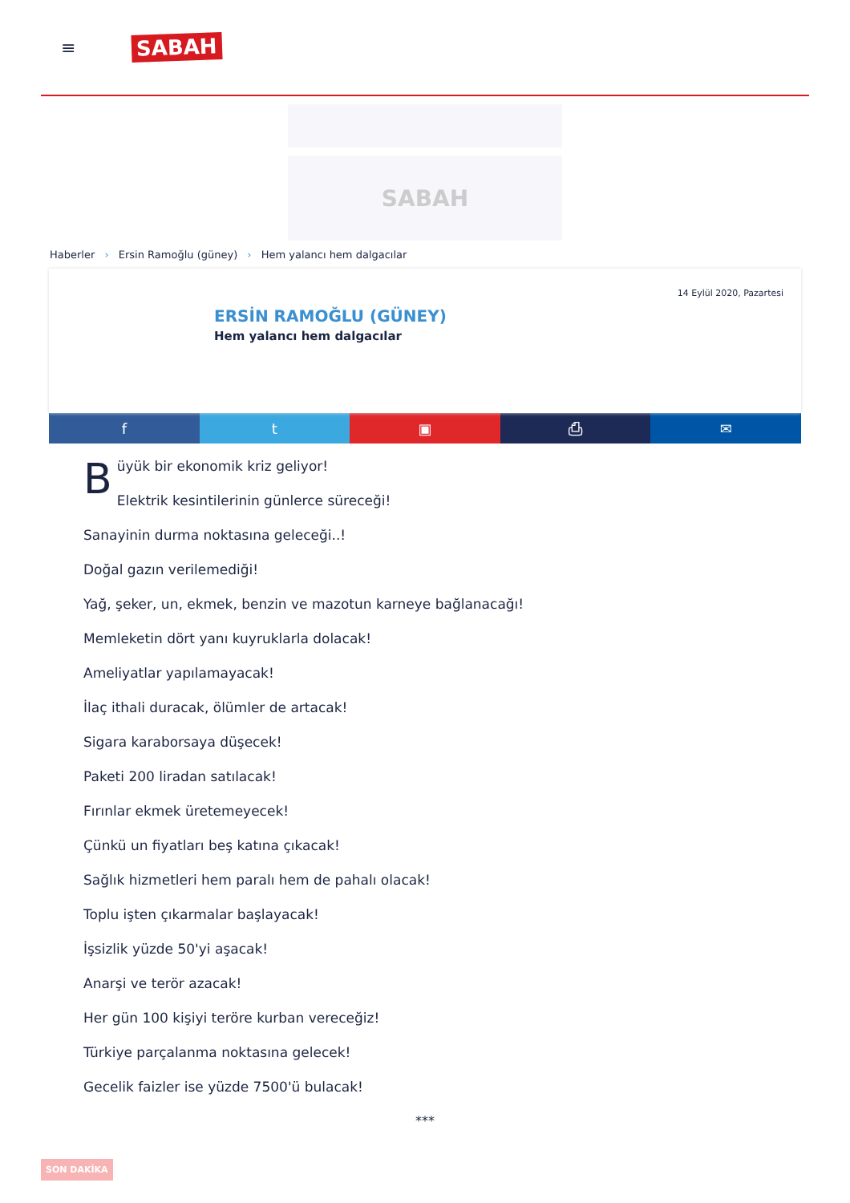≡
SABAH
SABAH
Haberler › Ersin Ramoğlu (güney) › Hem yalancı hem dalgacılar
14 Eylül 2020, Pazartesi
ERSİN RAMOĞLU (GÜNEY)
Hem yalancı hem dalgacılar
f t ▣ ⎙ ✉
Büyük bir ekonomik kriz geliyor!
Elektrik kesintilerinin günlerce süreceği!
Sanayinin durma noktasına geleceği..!
Doğal gazın verilemediği!
Yağ, şeker, un, ekmek, benzin ve mazotun karneye bağlanacağı!
Memleketin dört yanı kuyruklarla dolacak!
Ameliyatlar yapılamayacak!
İlaç ithali duracak, ölümler de artacak!
Sigara karaborsaya düşecek!
Paketi 200 liradan satılacak!
Fırınlar ekmek üretemeyecek!
Çünkü un fiyatları beş katına çıkacak!
Sağlık hizmetleri hem paralı hem de pahalı olacak!
Toplu işten çıkarmalar başlayacak!
İşsizlik yüzde 50'yi aşacak!
Anarşi ve terör azacak!
Her gün 100 kişiyi teröre kurban vereceğiz!
Türkiye parçalanma noktasına gelecek!
Gecelik faizler ise yüzde 7500'ü bulacak!
***
SON DAKİKA